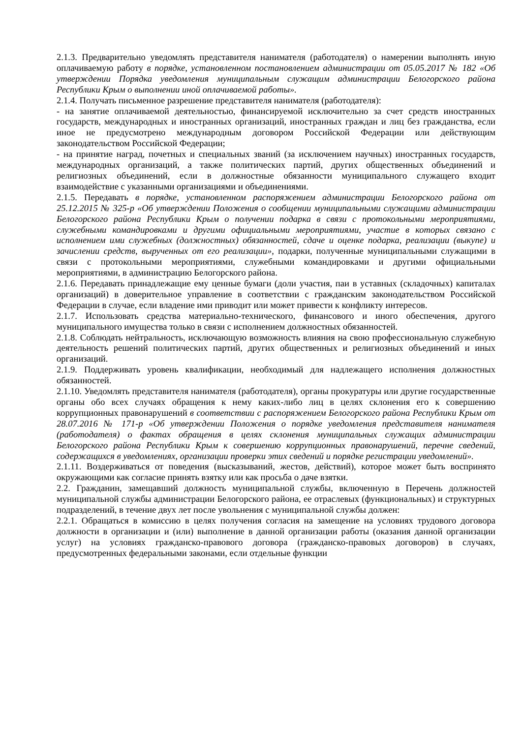2.1.3. Предварительно уведомлять представителя нанимателя (работодателя) о намерении выполнять иную оплачиваемую работу в порядке, установленном постановлением администрации от 05.05.2017 № 182 «Об утверждении Порядка уведомления муниципальным служащим администрации Белогорского района Республики Крым о выполнении иной оплачиваемой работы».
2.1.4. Получать письменное разрешение представителя нанимателя (работодателя):
- на занятие оплачиваемой деятельностью, финансируемой исключительно за счет средств иностранных государств, международных и иностранных организаций, иностранных граждан и лиц без гражданства, если иное не предусмотрено международным договором Российской Федерации или действующим законодательством Российской Федерации;
- на принятие наград, почетных и специальных званий (за исключением научных) иностранных государств, международных организаций, а также политических партий, других общественных объединений и религиозных объединений, если в должностные обязанности муниципального служащего входит взаимодействие с указанными организациями и объединениями.
2.1.5. Передавать в порядке, установленном распоряжением администрации Белогорского района от 25.12.2015 № 325-р «Об утверждении Положения о сообщении муниципальными служащими администрации Белогорского района Республики Крым о получении подарка в связи с протокольными мероприятиями, служебными командировками и другими официальными мероприятиями, участие в которых связано с исполнением ими служебных (должностных) обязанностей, сдаче и оценке подарка, реализации (выкупе) и зачислении средств, вырученных от его реализации», подарки, полученные муниципальными служащими в связи с протокольными мероприятиями, служебными командировками и другими официальными мероприятиями, в администрацию Белогорского района.
2.1.6. Передавать принадлежащие ему ценные бумаги (доли участия, паи в уставных (складочных) капиталах организаций) в доверительное управление в соответствии с гражданским законодательством Российской Федерации в случае, если владение ими приводит или может привести к конфликту интересов.
2.1.7. Использовать средства материально-технического, финансового и иного обеспечения, другого муниципального имущества только в связи с исполнением должностных обязанностей.
2.1.8. Соблюдать нейтральность, исключающую возможность влияния на свою профессиональную служебную деятельность решений политических партий, других общественных и религиозных объединений и иных организаций.
2.1.9. Поддерживать уровень квалификации, необходимый для надлежащего исполнения должностных обязанностей.
2.1.10. Уведомлять представителя нанимателя (работодателя), органы прокуратуры или другие государственные органы обо всех случаях обращения к нему каких-либо лиц в целях склонения его к совершению коррупционных правонарушений в соответствии с распоряжением Белогорского района Республики Крым от 28.07.2016 № 171-р «Об утверждении Положения о порядке уведомления представителя нанимателя (работодателя) о фактах обращения в целях склонения муниципальных служащих администрации Белогорского района Республики Крым к совершению коррупционных правонарушений, перечне сведений, содержащихся в уведомлениях, организации проверки этих сведений и порядке регистрации уведомлений».
2.1.11. Воздерживаться от поведения (высказываний, жестов, действий), которое может быть воспринято окружающими как согласие принять взятку или как просьба о даче взятки.
2.2. Гражданин, замещавший должность муниципальной службы, включенную в Перечень должностей муниципальной службы администрации Белогорского района, ее отраслевых (функциональных) и структурных подразделений, в течение двух лет после увольнения с муниципальной службы должен:
2.2.1. Обращаться в комиссию в целях получения согласия на замещение на условиях трудового договора должности в организации и (или) выполнение в данной организации работы (оказания данной организации услуг) на условиях гражданско-правового договора (гражданско-правовых договоров) в случаях, предусмотренных федеральными законами, если отдельные функции